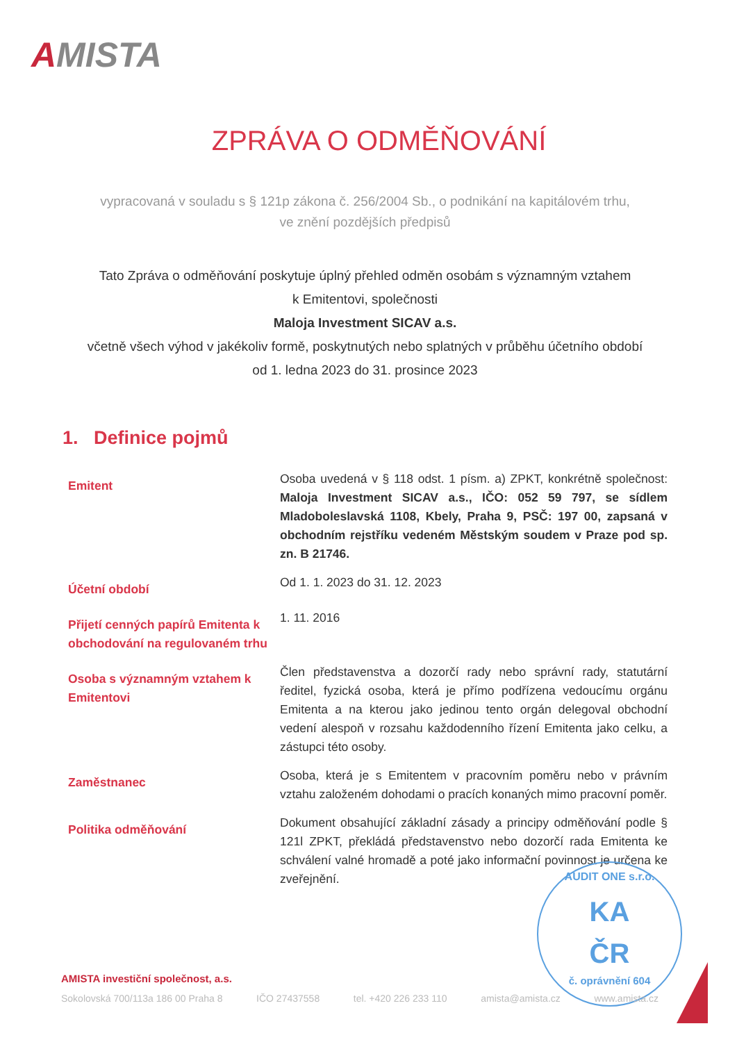AMISTA
ZPRÁVA O ODMĚŇOVÁNÍ
vypracovaná v souladu s § 121p zákona č. 256/2004 Sb., o podnikání na kapitálovém trhu,
ve znění pozdějších předpisů
Tato Zpráva o odměňování poskytuje úplný přehled odměn osobám s významným vztahem
k Emitentovi, společnosti
Maloja Investment SICAV a.s.
včetně všech výhod v jakékoliv formě, poskytnutých nebo splatných v průběhu účetního období
od 1. ledna 2023 do 31. prosince 2023
1. Definice pojmů
Emitent
Osoba uvedená v § 118 odst. 1 písm. a) ZPKT, konkrétně společnost: Maloja Investment SICAV a.s., IČO: 052 59 797, se sídlem Mladoboleslavská 1108, Kbely, Praha 9, PSČ: 197 00, zapsaná v obchodním rejstříku vedeném Městským soudem v Praze pod sp. zn. B 21746.
Účetní období
Od 1. 1. 2023 do 31. 12. 2023
Přijetí cenných papírů Emitenta k obchodování na regulovaném trhu
1. 11. 2016
Osoba s významným vztahem k Emitentovi
Člen představenstva a dozorčí rady nebo správní rady, statutární ředitel, fyzická osoba, která je přímo podřízena vedoucímu orgánu Emitenta a na kterou jako jedinou tento orgán delegoval obchodní vedení alespoň v rozsahu každodenního řízení Emitenta jako celku, a zástupci této osoby.
Zaměstnanec
Osoba, která je s Emitentem v pracovním poměru nebo v právním vztahu založeném dohodami o pracích konaných mimo pracovní poměr.
Politika odměňování
Dokument obsahující základní zásady a principy odměňování podle § 121l ZPKT, překládá představenstvo nebo dozorčí rada Emitenta ke schválení valné hromadě a poté jako informační povinnost je určena ke zveřejnění.
AUDIT ONE s.r.o.
KA
ČR
č. oprávnění 604
AMISTA investiční společnost, a.s.
Sokolovská 700/113a 186 00 Praha 8 IČO 27437558 tel. +420 226 233 110 amista@amista.cz www.amista.cz